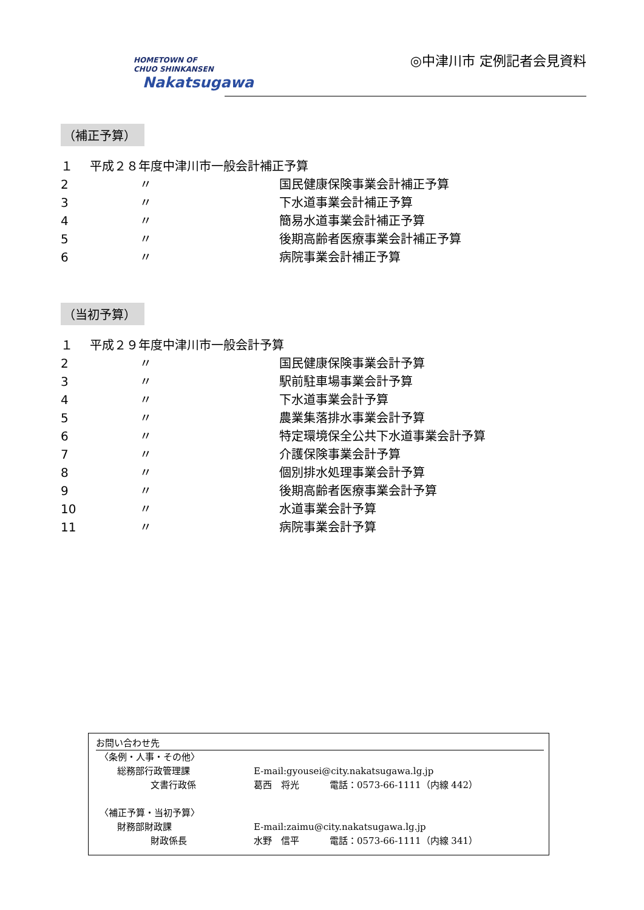HOMETOWN OF
CHUO SHINKANSEN
Nakatsugawa
◎中津川市 定例記者会見資料
（補正予算）
１ 平成２８年度中津川市一般会計補正予算
2 〃 国民健康保険事業会計補正予算
3 〃 下水道事業会計補正予算
4 〃 簡易水道事業会計補正予算
5 〃 後期高齢者医療事業会計補正予算
6 〃 病院事業会計補正予算
（当初予算）
１ 平成２９年度中津川市一般会計予算
2 〃 国民健康保険事業会計予算
3 〃 駅前駐車場事業会計予算
4 〃 下水道事業会計予算
5 〃 農業集落排水事業会計予算
6 〃 特定環境保全公共下水道事業会計予算
7 〃 介護保険事業会計予算
8 〃 個別排水処理事業会計予算
9 〃 後期高齢者医療事業会計予算
10 〃 水道事業会計予算
11 〃 病院事業会計予算
お問い合わせ先
〈条例・人事・その他〉
総務部行政管理課 E-mail:gyousei@city.nakatsugawa.lg.jp
文書行政係 葛西　将光 電話：0573-66-1111（内線 442）
〈補正予算・当初予算〉
財務部財政課 E-mail:zaimu@city.nakatsugawa.lg.jp
財政係長 水野　信平 電話：0573-66-1111（内線 341）